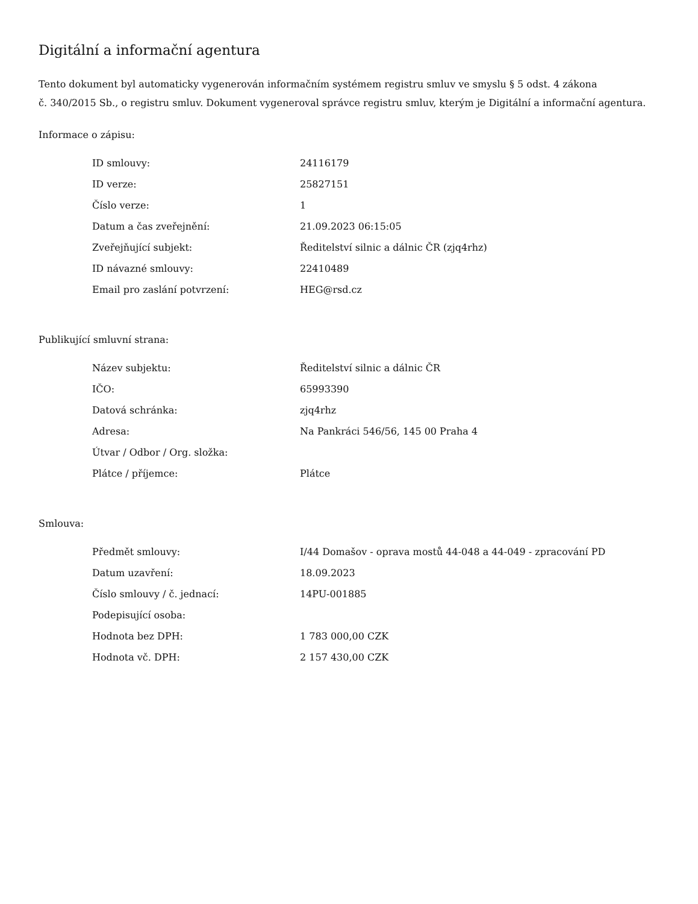Digitální a informační agentura
Tento dokument byl automaticky vygenerován informačním systémem registru smluv ve smyslu § 5 odst. 4 zákona
č. 340/2015 Sb., o registru smluv. Dokument vygeneroval správce registru smluv, kterým je Digitální a informační agentura.
Informace o zápisu:
| ID smlouvy: | 24116179 |
| ID verze: | 25827151 |
| Číslo verze: | 1 |
| Datum a čas zveřejnění: | 21.09.2023 06:15:05 |
| Zveřejňující subjekt: | Ředitelství silnic a dálnic ČR (zjq4rhz) |
| ID návazné smlouvy: | 22410489 |
| Email pro zaslání potvrzení: | HEG@rsd.cz |
Publikující smluvní strana:
| Název subjektu: | Ředitelství silnic a dálnic ČR |
| IČO: | 65993390 |
| Datová schránka: | zjq4rhz |
| Adresa: | Na Pankráci 546/56, 145 00 Praha 4 |
| Útvar / Odbor / Org. složka: | |
| Plátce / příjemce: | Plátce |
Smlouva:
| Předmět smlouvy: | I/44 Domašov - oprava mostů 44-048 a 44-049 - zpracování PD |
| Datum uzavření: | 18.09.2023 |
| Číslo smlouvy / č. jednací: | 14PU-001885 |
| Podepisující osoba: | |
| Hodnota bez DPH: | 1 783 000,00 CZK |
| Hodnota vč. DPH: | 2 157 430,00 CZK |